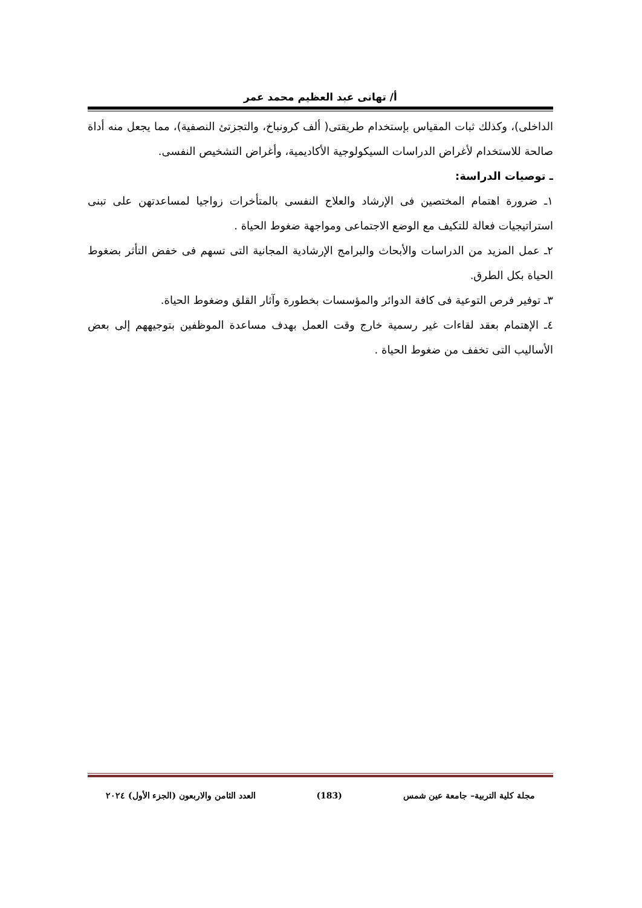أ/ تهانى عبد العظيم محمد عمر
الداخلى)، وكذلك ثبات المقياس بإستخدام طريقتى( ألف كرونباخ، والتجزتئ النصفية)، مما يجعل منه أداة صالحة للاستخدام لأغراض الدراسات السيكولوجية الأكاديمية، وأغراض التشخيص النفسى.
ـ توصيات الدراسة:
١ـ ضرورة اهتمام المختصين فى الإرشاد والعلاج النفسى بالمتأخرات زواجيا لمساعدتهن على تبنى استراتيجيات فعالة للتكيف مع الوضع الاجتماعى ومواجهة ضغوط الحياة .
٢ـ عمل المزيد من الدراسات والأبحاث والبرامج الإرشادية المجانية التى تسهم فى خفض التأثر بضغوط الحياة بكل الطرق.
٣ـ توفير فرص التوعية فى كافة الدوائر والمؤسسات بخطورة وآثار القلق وضغوط الحياة.
٤ـ الإهتمام بعقد لقاءات غير رسمية خارج وقت العمل بهدف مساعدة الموظفين بتوجيههم إلى بعض الأساليب التى تخفف من ضغوط الحياة .
مجلة كلية التربية– جامعة عين شمس (183) العدد الثامن والاربعون (الجزء الأول) ٢٠٢٤